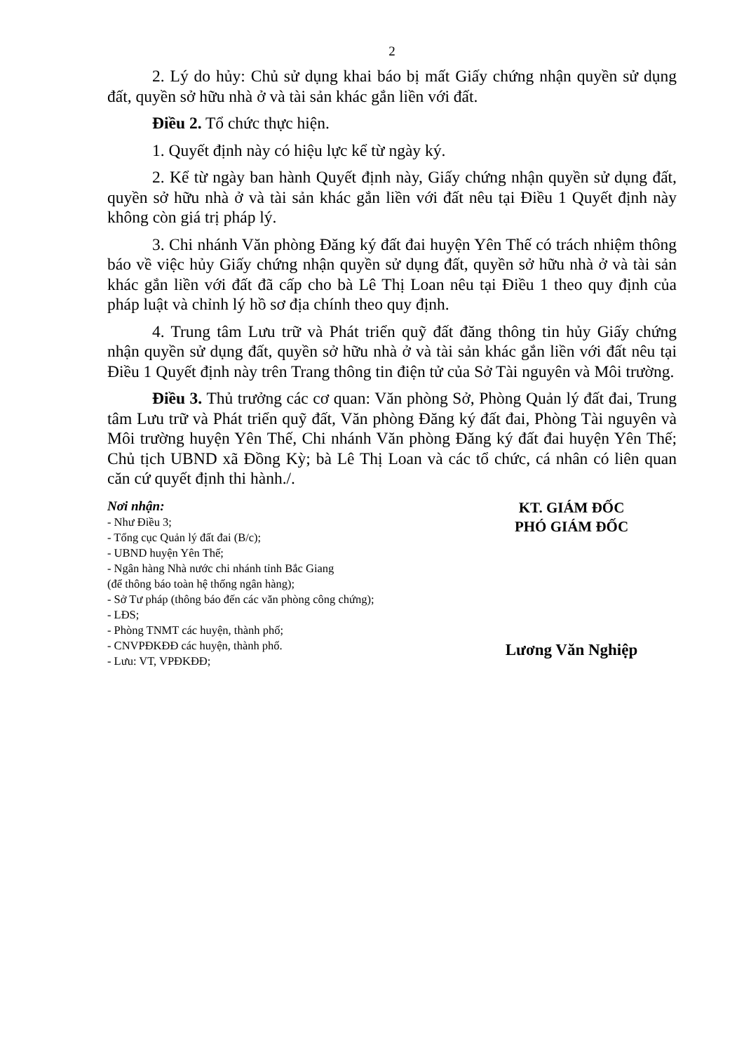2
2. Lý do hủy: Chủ sử dụng khai báo bị mất Giấy chứng nhận quyền sử dụng đất, quyền sở hữu nhà ở và tài sản khác gắn liền với đất.
Điều 2. Tổ chức thực hiện.
1. Quyết định này có hiệu lực kể từ ngày ký.
2. Kể từ ngày ban hành Quyết định này, Giấy chứng nhận quyền sử dụng đất, quyền sở hữu nhà ở và tài sản khác gắn liền với đất nêu tại Điều 1 Quyết định này không còn giá trị pháp lý.
3. Chi nhánh Văn phòng Đăng ký đất đai huyện Yên Thế có trách nhiệm thông báo về việc hủy Giấy chứng nhận quyền sử dụng đất, quyền sở hữu nhà ở và tài sản khác gắn liền với đất đã cấp cho bà Lê Thị Loan nêu tại Điều 1 theo quy định của pháp luật và chỉnh lý hồ sơ địa chính theo quy định.
4. Trung tâm Lưu trữ và Phát triển quỹ đất đăng thông tin hủy Giấy chứng nhận quyền sử dụng đất, quyền sở hữu nhà ở và tài sản khác gắn liền với đất nêu tại Điều 1 Quyết định này trên Trang thông tin điện tử của Sở Tài nguyên và Môi trường.
Điều 3. Thủ trưởng các cơ quan: Văn phòng Sở, Phòng Quản lý đất đai, Trung tâm Lưu trữ và Phát triển quỹ đất, Văn phòng Đăng ký đất đai, Phòng Tài nguyên và Môi trường huyện Yên Thế, Chi nhánh Văn phòng Đăng ký đất đai huyện Yên Thế; Chủ tịch UBND xã Đồng Kỳ; bà Lê Thị Loan và các tổ chức, cá nhân có liên quan căn cứ quyết định thi hành./.
Nơi nhận:
- Như Điều 3;
- Tổng cục Quản lý đất đai (B/c);
- UBND huyện Yên Thế;
- Ngân hàng Nhà nước chi nhánh tỉnh Bắc Giang
(để thông báo toàn hệ thống ngân hàng);
- Sở Tư pháp (thông báo đến các văn phòng công chứng);
- LĐS;
- Phòng TNMT các huyện, thành phố;
- CNVPĐKĐĐ các huyện, thành phố.
- Lưu: VT, VPĐKĐĐ;
KT. GIÁM ĐỐC
PHÓ GIÁM ĐỐC
Lương Văn Nghiệp